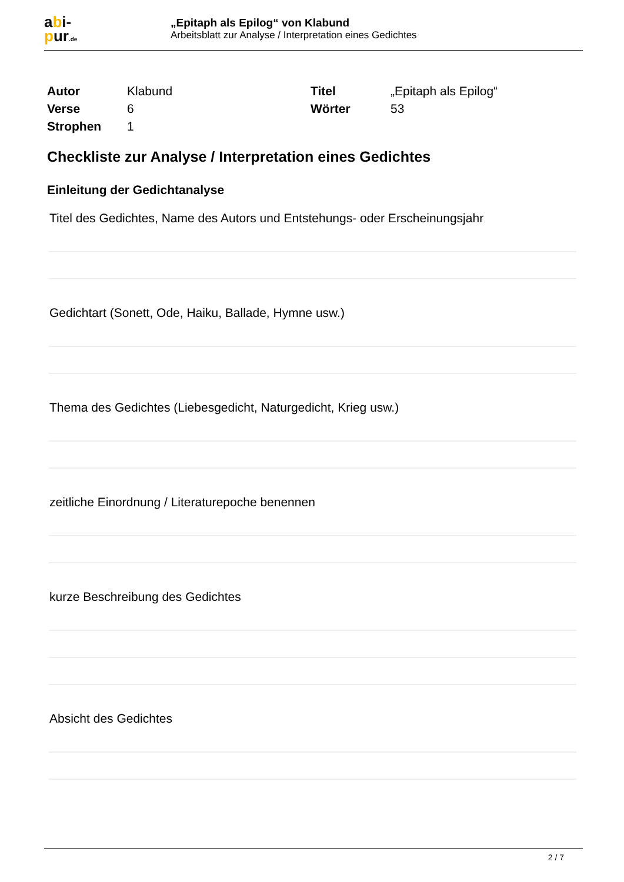abi-
pur.de
„Epitaph als Epilog“ von Klabund
Arbeitsblatt zur Analyse / Interpretation eines Gedichtes
| Autor | Klabund | Titel | „Epitaph als Epilog“ |
| Verse | 6 | Wörter | 53 |
| Strophen | 1 | | |
Checkliste zur Analyse / Interpretation eines Gedichtes
Einleitung der Gedichtanalyse
Titel des Gedichtes, Name des Autors und Entstehungs- oder Erscheinungsjahr
Gedichtart (Sonett, Ode, Haiku, Ballade, Hymne usw.)
Thema des Gedichtes (Liebesgedicht, Naturgedicht, Krieg usw.)
zeitliche Einordnung / Literaturepoche benennen
kurze Beschreibung des Gedichtes
Absicht des Gedichtes
2 / 7